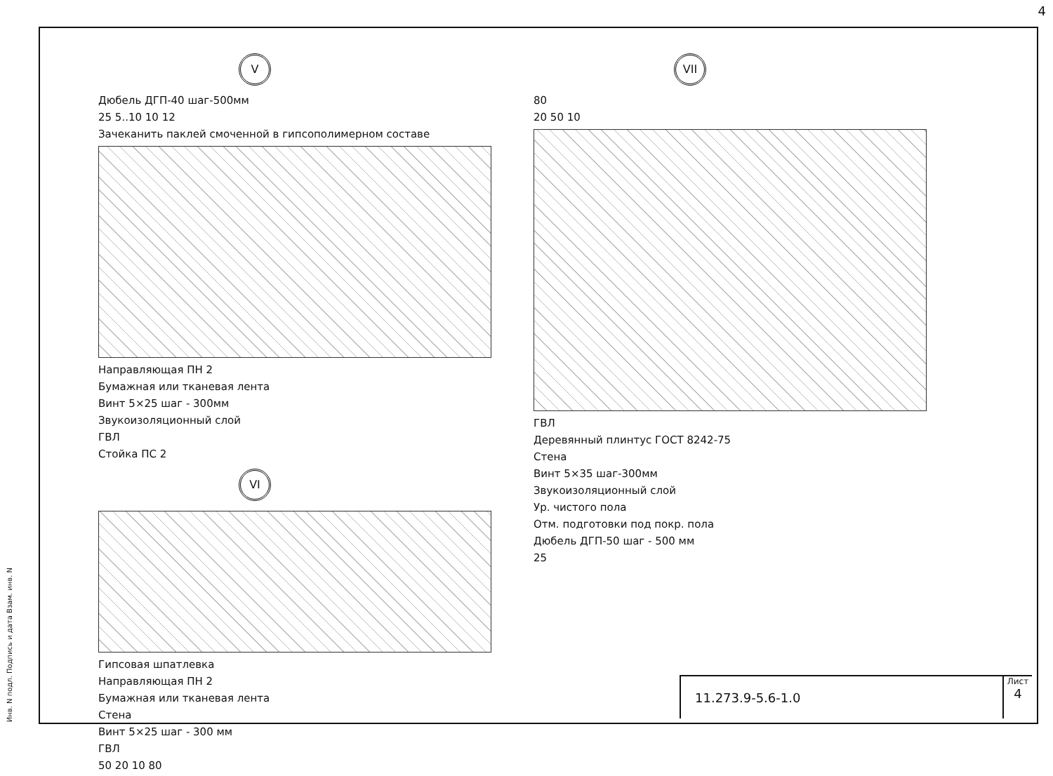4
Инв. N подл. Подпись и дата Взам. инв. N
V
Дюбель ДГП-40 шаг-500мм
25 5..10 10 12
Зачеканить паклей смоченной в гипсополимерном составе
Направляющая ПН 2
Бумажная или тканевая лента
Винт 5×25 шаг - 300мм
Звукоизоляционный слой
ГВЛ
Стойка ПС 2
VI
Гипсовая шпатлевка
Направляющая ПН 2
Бумажная или тканевая лента
Стена
Винт 5×25 шаг - 300 мм
ГВЛ
50 20 10 80
VII
80
20 50 10
ГВЛ
Деревянный плинтус ГОСТ 8242-75
Стена
Винт 5×35 шаг-300мм
Звукоизоляционный слой
Ур. чистого пола
Отм. подготовки под покр. пола
Дюбель ДГП-50 шаг - 500 мм
25
11.273.9-5.6-1.0
Лист
4